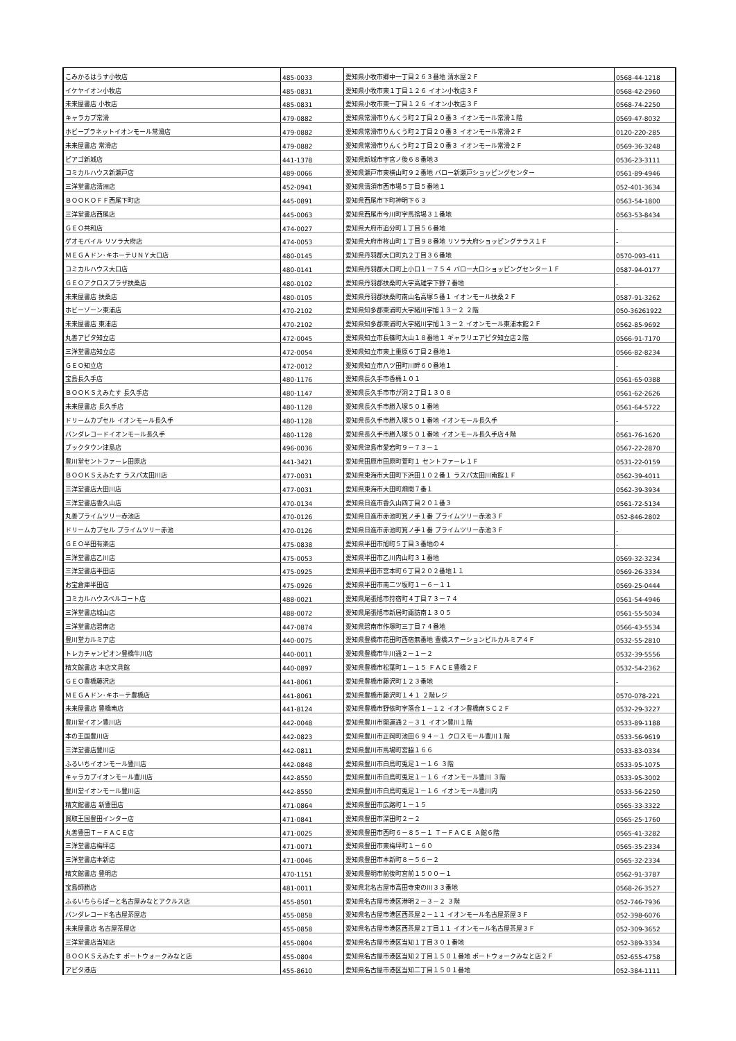| こみかるはうす小牧店 | 485-0033 | 愛知県小牧市郷中一丁目２６３番地 清水屋２Ｆ | 0568-44-1218 |
| イケヤイオン小牧店 | 485-0831 | 愛知県小牧市東１丁目１２６ イオン小牧店３Ｆ | 0568-42-2960 |
| 未来屋書店 小牧店 | 485-0831 | 愛知県小牧市東一丁目１２６ イオン小牧店３Ｆ | 0568-74-2250 |
| キャラカプ常滑 | 479-0882 | 愛知県常滑市りんくう町２丁目２０番３ イオンモール常滑１階 | 0569-47-8032 |
| ホビープラネットイオンモール常滑店 | 479-0882 | 愛知県常滑市りんくう町２丁目２０番３ イオンモール常滑２Ｆ | 0120-220-285 |
| 未来屋書店 常滑店 | 479-0882 | 愛知県常滑市りんくう町２丁目２０番３ イオンモール常滑２Ｆ | 0569-36-3248 |
| ピアゴ新城店 | 441-1378 | 愛知県新城市字宮ノ後６８番地３ | 0536-23-3111 |
| コミカルハウス新瀬戸店 | 489-0066 | 愛知県瀬戸市東横山町９２番地 バロー新瀬戸ショッピングセンター | 0561-89-4946 |
| 三洋堂書店清洲店 | 452-0941 | 愛知県清須市西市場５丁目５番地１ | 052-401-3634 |
| ＢＯＯＫＯＦＦ西尾下町店 | 445-0891 | 愛知県西尾市下町神明下６３ | 0563-54-1800 |
| 三洋堂書店西尾店 | 445-0063 | 愛知県西尾市今川町字馬捨場３１番地 | 0563-53-8434 |
| ＧＥＯ共和店 | 474-0027 | 愛知県大府市追分町１丁目５６番地 | - |
| ゲオモバイル リソラ大府店 | 474-0053 | 愛知県大府市柊山町１丁目９８番地 リソラ大府ショッピングテラス１Ｆ | - |
| ＭＥＧＡドン･キホーテＵＮＹ大口店 | 480-0145 | 愛知県丹羽郡大口町丸２丁目３６番地 | 0570-093-411 |
| コミカルハウス大口店 | 480-0141 | 愛知県丹羽郡大口町上小口１－７５４ バロー大口ショッピングセンター１Ｆ | 0587-94-0177 |
| ＧＥＯアクロスプラザ扶桑店 | 480-0102 | 愛知県丹羽郡扶桑町大字高雄字下野７番地 | - |
| 未来屋書店 扶桑店 | 480-0105 | 愛知県丹羽郡扶桑町南山名高塚５番１ イオンモール扶桑２Ｆ | 0587-91-3262 |
| ホビーゾーン東浦店 | 470-2102 | 愛知県知多郡東浦町大字緒川字旭１３－２ ２階 | 050-36261922 |
| 未来屋書店 東浦店 | 470-2102 | 愛知県知多郡東浦町大字緒川字旭１３－２ イオンモール東浦本館２Ｆ | 0562-85-9692 |
| 丸善アピタ知立店 | 472-0045 | 愛知県知立市長篠町大山１８番地１ ギャラリエアピタ知立店２階 | 0566-91-7170 |
| 三洋堂書店知立店 | 472-0054 | 愛知県知立市東上重原６丁目２番地１ | 0566-82-8234 |
| ＧＥＯ知立店 | 472-0012 | 愛知県知立市八ツ田町川畔６０番地１ | - |
| 宝島長久手店 | 480-1176 | 愛知県長久手市香桶１０１ | 0561-65-0388 |
| ＢＯＯＫＳえみたす 長久手店 | 480-1147 | 愛知県長久手市市が洞２丁目１３０８ | 0561-62-2626 |
| 未来屋書店 長久手店 | 480-1128 | 愛知県長久手市勝入塚５０１番地 | 0561-64-5722 |
| ドリームカプセル イオンモール長久手 | 480-1128 | 愛知県長久手市勝入塚５０１番地 イオンモール長久手 | - |
| バンダレコードイオンモール長久手 | 480-1128 | 愛知県長久手市勝入塚５０１番地 イオンモール長久手店４階 | 0561-76-1620 |
| ブックタウン津島店 | 496-0036 | 愛知県津島市愛宕町９－７３－１ | 0567-22-2870 |
| 豊川堂セントファーレ田原店 | 441-3421 | 愛知県田原市田原町萱町１ セントファーレ１Ｆ | 0531-22-0159 |
| ＢＯＯＫＳえみたす ラスパ太田川店 | 477-0031 | 愛知県東海市大田町下浜田１０２番１ ラスパ太田川南館１Ｆ | 0562-39-4011 |
| 三洋堂書店大田川店 | 477-0031 | 愛知県東海市大田町畑間７番１ | 0562-39-3934 |
| 三洋堂書店香久山店 | 470-0134 | 愛知県日進市香久山四丁目２０１番３ | 0561-72-5134 |
| 丸善プライムツリー赤池店 | 470-0126 | 愛知県日進市赤池町箕ノ手１番 プライムツリー赤池３Ｆ | 052-846-2802 |
| ドリームカプセル プライムツリー赤池 | 470-0126 | 愛知県日進市赤池町箕ノ手１番 プライムツリー赤池３Ｆ | - |
| ＧＥＯ半田有楽店 | 475-0838 | 愛知県半田市旭町５丁目３番地の４ | - |
| 三洋堂書店乙川店 | 475-0053 | 愛知県半田市乙川内山町３１番地 | 0569-32-3234 |
| 三洋堂書店半田店 | 475-0925 | 愛知県半田市宮本町６丁目２０２番地１１ | 0569-26-3334 |
| お宝倉庫半田店 | 475-0926 | 愛知県半田市南二ツ坂町１－６－１１ | 0569-25-0444 |
| コミカルハウスベルコート店 | 488-0021 | 愛知県尾張旭市狩宿町４丁目７３－７４ | 0561-54-4946 |
| 三洋堂書店城山店 | 488-0072 | 愛知県尾張旭市新居町諏訪南１３０５ | 0561-55-5034 |
| 三洋堂書店碧南店 | 447-0874 | 愛知県碧南市作塚町三丁目７４番地 | 0566-43-5534 |
| 豊川堂カルミア店 | 440-0075 | 愛知県豊橋市花田町西宿無番地 豊橋ステーションビルカルミア４Ｆ | 0532-55-2810 |
| トレカチャンピオン豊橋牛川店 | 440-0011 | 愛知県豊橋市牛川通２－１－２ | 0532-39-5556 |
| 精文館書店 本店文具館 | 440-0897 | 愛知県豊橋市松葉町１－１５ ＦＡＣＥ豊橋２Ｆ | 0532-54-2362 |
| ＧＥＯ豊橋藤沢店 | 441-8061 | 愛知県豊橋市藤沢町１２３番地 | - |
| ＭＥＧＡドン･キホーテ豊橋店 | 441-8061 | 愛知県豊橋市藤沢町１４１ ２階レジ | 0570-078-221 |
| 未来屋書店 豊橋南店 | 441-8124 | 愛知県豊橋市野依町字落合１－１２ イオン豊橋南ＳＣ２Ｆ | 0532-29-3227 |
| 豊川堂イオン豊川店 | 442-0048 | 愛知県豊川市開運通２－３１ イオン豊川１階 | 0533-89-1188 |
| 本の王国豊川店 | 442-0823 | 愛知県豊川市正岡町池田６９４－１ クロスモール豊川１階 | 0533-56-9619 |
| 三洋堂書店豊川店 | 442-0811 | 愛知県豊川市馬場町宮脇１６６ | 0533-83-0334 |
| ふるいちイオンモール豊川店 | 442-0848 | 愛知県豊川市白鳥町兎足１－１６ ３階 | 0533-95-1075 |
| キャラカプイオンモール豊川店 | 442-8550 | 愛知県豊川市白鳥町兎足１－１６ イオンモール豊川 ３階 | 0533-95-3002 |
| 豊川堂イオンモール豊川店 | 442-8550 | 愛知県豊川市白鳥町兎足１－１６ イオンモール豊川内 | 0533-56-2250 |
| 精文館書店 新豊田店 | 471-0864 | 愛知県豊田市広路町１－１５ | 0565-33-3322 |
| 買取王国豊田インター店 | 471-0841 | 愛知県豊田市深田町２－２ | 0565-25-1760 |
| 丸善豊田Ｔ－ＦＡＣＥ店 | 471-0025 | 愛知県豊田市西町６－８５－１ Ｔ－ＦＡＣＥ Ａ館６階 | 0565-41-3282 |
| 三洋堂書店梅坪店 | 471-0071 | 愛知県豊田市東梅坪町１－６０ | 0565-35-2334 |
| 三洋堂書店本新店 | 471-0046 | 愛知県豊田市本新町８－５６－２ | 0565-32-2334 |
| 精文館書店 豊明店 | 470-1151 | 愛知県豊明市前後町宮前１５００－１ | 0562-91-3787 |
| 宝島師勝店 | 481-0011 | 愛知県北名古屋市高田寺東の川３３番地 | 0568-26-3527 |
| ふるいちららぽーと名古屋みなとアクルス店 | 455-8501 | 愛知県名古屋市港区港明２－３－２ ３階 | 052-746-7936 |
| バンダレコード名古屋茶屋店 | 455-0858 | 愛知県名古屋市港区西茶屋２－１１ イオンモール名古屋茶屋３Ｆ | 052-398-6076 |
| 未来屋書店 名古屋茶屋店 | 455-0858 | 愛知県名古屋市港区西茶屋２丁目１１ イオンモール名古屋茶屋３Ｆ | 052-309-3652 |
| 三洋堂書店当知店 | 455-0804 | 愛知県名古屋市港区当知１丁目３０１番地 | 052-389-3334 |
| ＢＯＯＫＳえみたす ポートウォークみなと店 | 455-0804 | 愛知県名古屋市港区当知２丁目１５０１番地 ポートウォークみなと店２Ｆ | 052-655-4758 |
| アピタ港店 | 455-8610 | 愛知県名古屋市港区当知二丁目１５０１番地 | 052-384-1111 |